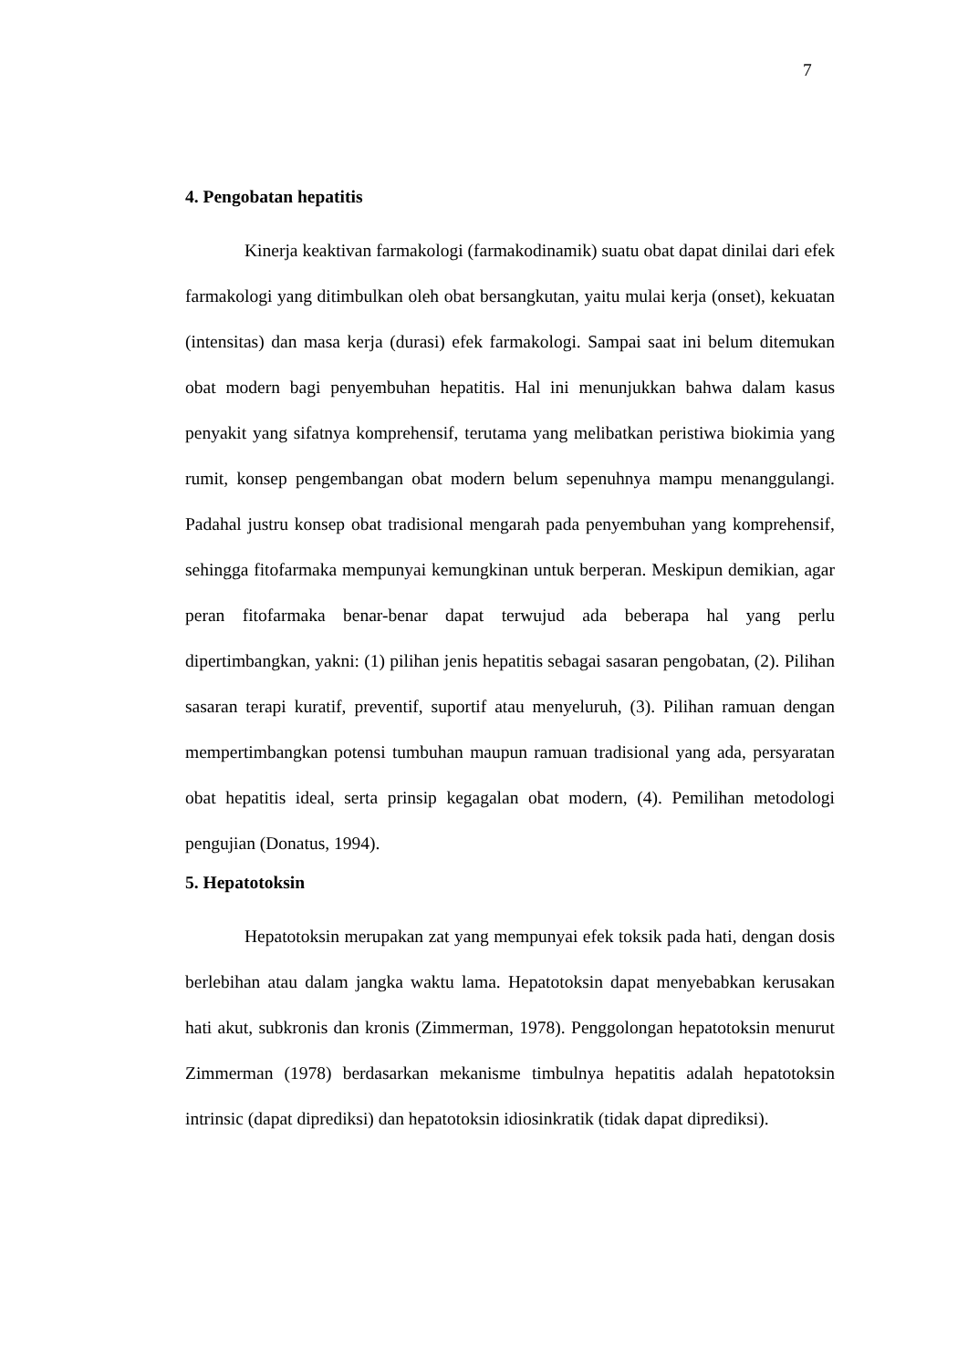7
4. Pengobatan hepatitis
Kinerja keaktivan farmakologi (farmakodinamik) suatu obat dapat dinilai dari efek farmakologi yang ditimbulkan oleh obat bersangkutan, yaitu mulai kerja (onset), kekuatan (intensitas) dan masa kerja (durasi) efek farmakologi. Sampai saat ini belum ditemukan obat modern bagi penyembuhan hepatitis. Hal ini menunjukkan bahwa dalam kasus penyakit yang sifatnya komprehensif, terutama yang melibatkan peristiwa biokimia yang rumit, konsep pengembangan obat modern belum sepenuhnya mampu menanggulangi. Padahal justru konsep obat tradisional mengarah pada penyembuhan yang komprehensif, sehingga fitofarmaka mempunyai kemungkinan untuk berperan. Meskipun demikian, agar peran fitofarmaka benar-benar dapat terwujud ada beberapa hal yang perlu dipertimbangkan, yakni: (1) pilihan jenis hepatitis sebagai sasaran pengobatan, (2). Pilihan sasaran terapi kuratif, preventif, suportif atau menyeluruh, (3). Pilihan ramuan dengan mempertimbangkan potensi tumbuhan maupun ramuan tradisional yang ada, persyaratan obat hepatitis ideal, serta prinsip kegagalan obat modern, (4). Pemilihan metodologi pengujian (Donatus, 1994).
5. Hepatotoksin
Hepatotoksin merupakan zat yang mempunyai efek toksik pada hati, dengan dosis berlebihan atau dalam jangka waktu lama. Hepatotoksin dapat menyebabkan kerusakan hati akut, subkronis dan kronis (Zimmerman, 1978). Penggolongan hepatotoksin menurut Zimmerman (1978) berdasarkan mekanisme timbulnya hepatitis adalah hepatotoksin intrinsic (dapat diprediksi) dan hepatotoksin idiosinkratik (tidak dapat diprediksi).